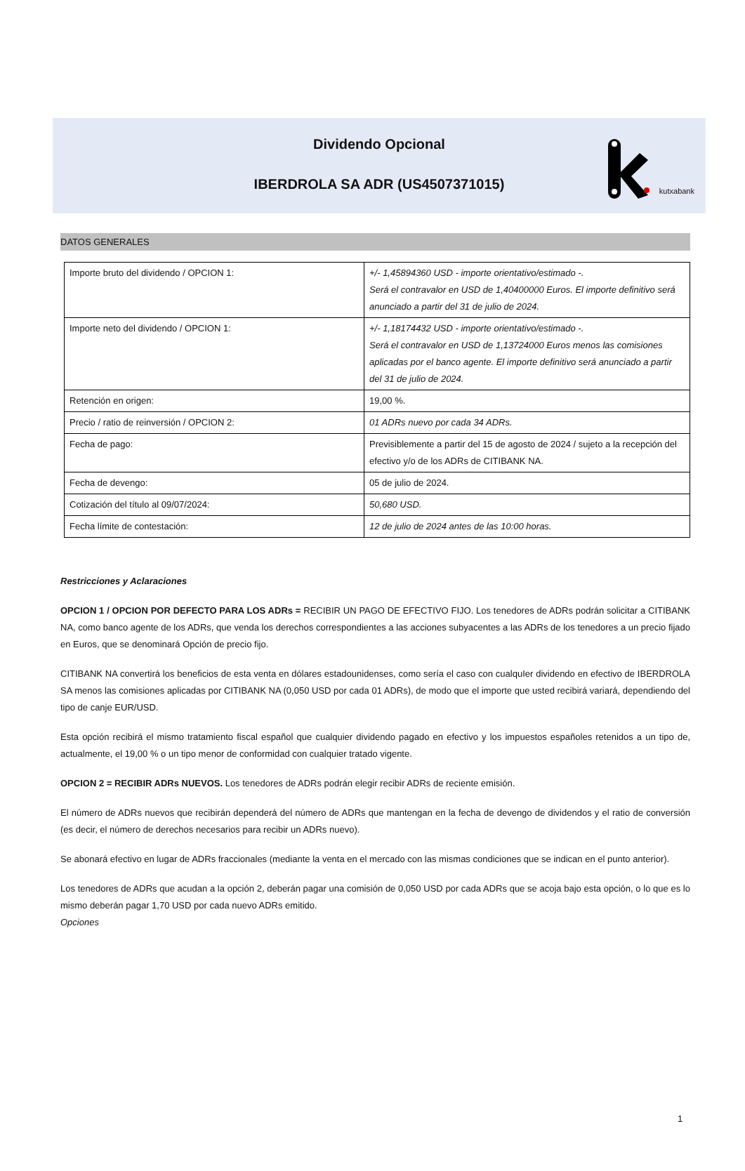kutxabank
Dividendo Opcional
IBERDROLA SA ADR (US4507371015)
DATOS GENERALES
| Importe bruto del dividendo / OPCION 1: | +/- 1,45894360 USD - importe orientativo/estimado -. Será el contravalor en USD de 1,40400000 Euros. El importe definitivo será anunciado a partir del 31 de julio de 2024. |
| Importe neto del dividendo / OPCION 1: | +/- 1,18174432 USD - importe orientativo/estimado -. Será el contravalor en USD de 1,13724000 Euros menos las comisiones aplicadas por el banco agente. El importe definitivo será anunciado a partir del 31 de julio de 2024. |
| Retención en origen: | 19,00 %. |
| Precio / ratio de reinversión / OPCION 2: | 01 ADRs nuevo por cada 34 ADRs. |
| Fecha de pago: | Previsiblemente a partir del 15 de agosto de 2024 / sujeto a la recepción del efectivo y/o de los ADRs de CITIBANK NA. |
| Fecha de devengo: | 05 de julio de 2024. |
| Cotización del título al 09/07/2024: | 50,680 USD. |
| Fecha límite de contestación: | 12 de julio de 2024 antes de las 10:00 horas. |
Restricciones y Aclaraciones
OPCION 1 / OPCION POR DEFECTO PARA LOS ADRs = RECIBIR UN PAGO DE EFECTIVO FIJO. Los tenedores de ADRs podrán solicitar a CITIBANK NA, como banco agente de los ADRs, que venda los derechos correspondientes a las acciones subyacentes a las ADRs de los tenedores a un precio fijado en Euros, que se denominará Opción de precio fijo.
CITIBANK NA convertirá los beneficios de esta venta en dólares estadounidenses, como sería el caso con cualquIer dividendo en efectivo de IBERDROLA SA menos las comisiones aplicadas por CITIBANK NA (0,050 USD por cada 01 ADRs), de modo que el importe que usted recibirá variará, dependiendo del tipo de canje EUR/USD.
Esta opción recibirá el mismo tratamiento fiscal español que cualquier dividendo pagado en efectivo y los impuestos españoles retenidos a un tipo de, actualmente, el 19,00 % o un tipo menor de conformidad con cualquier tratado vigente.
OPCION 2 = RECIBIR ADRs NUEVOS. Los tenedores de ADRs podrán elegir recibir ADRs de reciente emisión.
El número de ADRs nuevos que recibirán dependerá del número de ADRs que mantengan en la fecha de devengo de dividendos y el ratio de conversión (es decir, el número de derechos necesarios para recibir un ADRs nuevo).
Se abonará efectivo en lugar de ADRs fraccionales (mediante la venta en el mercado con las mismas condiciones que se indican en el punto anterior).
Los tenedores de ADRs que acudan a la opción 2, deberán pagar una comisión de 0,050 USD por cada ADRs que se acoja bajo esta opción, o lo que es lo mismo deberán pagar 1,70 USD por cada nuevo ADRs emitido.
Opciones
1